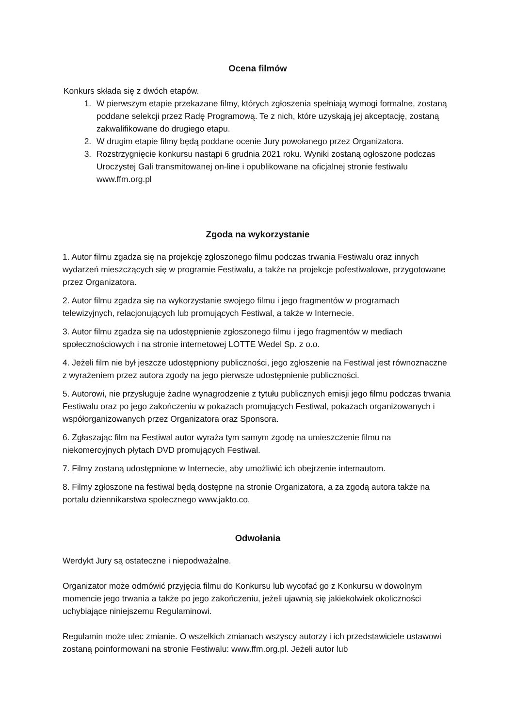Ocena filmów
Konkurs składa się z dwóch etapów.
1. W pierwszym etapie przekazane filmy, których zgłoszenia spełniają wymogi formalne, zostaną poddane selekcji przez Radę Programową. Te z nich, które uzyskają jej akceptację, zostaną zakwalifikowane do drugiego etapu.
2. W drugim etapie filmy będą poddane ocenie Jury powołanego przez Organizatora.
3. Rozstrzygnięcie konkursu nastąpi 6 grudnia 2021 roku. Wyniki zostaną ogłoszone podczas Uroczystej Gali transmitowanej on-line i opublikowane na oficjalnej stronie festiwalu www.ffm.org.pl
Zgoda na wykorzystanie
1. Autor filmu zgadza się na projekcję zgłoszonego filmu podczas trwania Festiwalu oraz innych wydarzeń mieszczących się w programie Festiwalu, a także na projekcje pofestiwalowe, przygotowane przez Organizatora.
2. Autor filmu zgadza się na wykorzystanie swojego filmu i jego fragmentów w programach telewizyjnych, relacjonujących lub promujących Festiwal, a także w Internecie.
3. Autor filmu zgadza się na udostępnienie zgłoszonego filmu i jego fragmentów w mediach społecznościowych i na stronie internetowej LOTTE Wedel Sp. z o.o.
4. Jeżeli film nie był jeszcze udostępniony publiczności, jego zgłoszenie na Festiwal jest równoznaczne z wyrażeniem przez autora zgody na jego pierwsze udostępnienie publiczności.
5. Autorowi, nie przysługuje żadne wynagrodzenie z tytułu publicznych emisji jego filmu podczas trwania Festiwalu oraz po jego zakończeniu w pokazach promujących Festiwal, pokazach organizowanych i współorganizowanych przez Organizatora oraz Sponsora.
6. Zgłaszając film na Festiwal autor wyraża tym samym zgodę na umieszczenie filmu na niekomercyjnych płytach DVD promujących Festiwal.
7. Filmy zostaną udostępnione w Internecie, aby umożliwić ich obejrzenie internautom.
8. Filmy zgłoszone na festiwal będą dostępne na stronie Organizatora, a za zgodą autora także na portalu dziennikarstwa społecznego www.jakto.co.
Odwołania
Werdykt Jury są ostateczne i niepodważalne.
Organizator może odmówić przyjęcia filmu do Konkursu lub wycofać go z Konkursu w dowolnym momencie jego trwania a także po jego zakończeniu, jeżeli ujawnią się jakiekolwiek okoliczności uchybiające niniejszemu Regulaminowi.
Regulamin może ulec zmianie. O wszelkich zmianach wszyscy autorzy i ich przedstawiciele ustawowi zostaną poinformowani na stronie Festiwalu: www.ffm.org.pl. Jeżeli autor lub